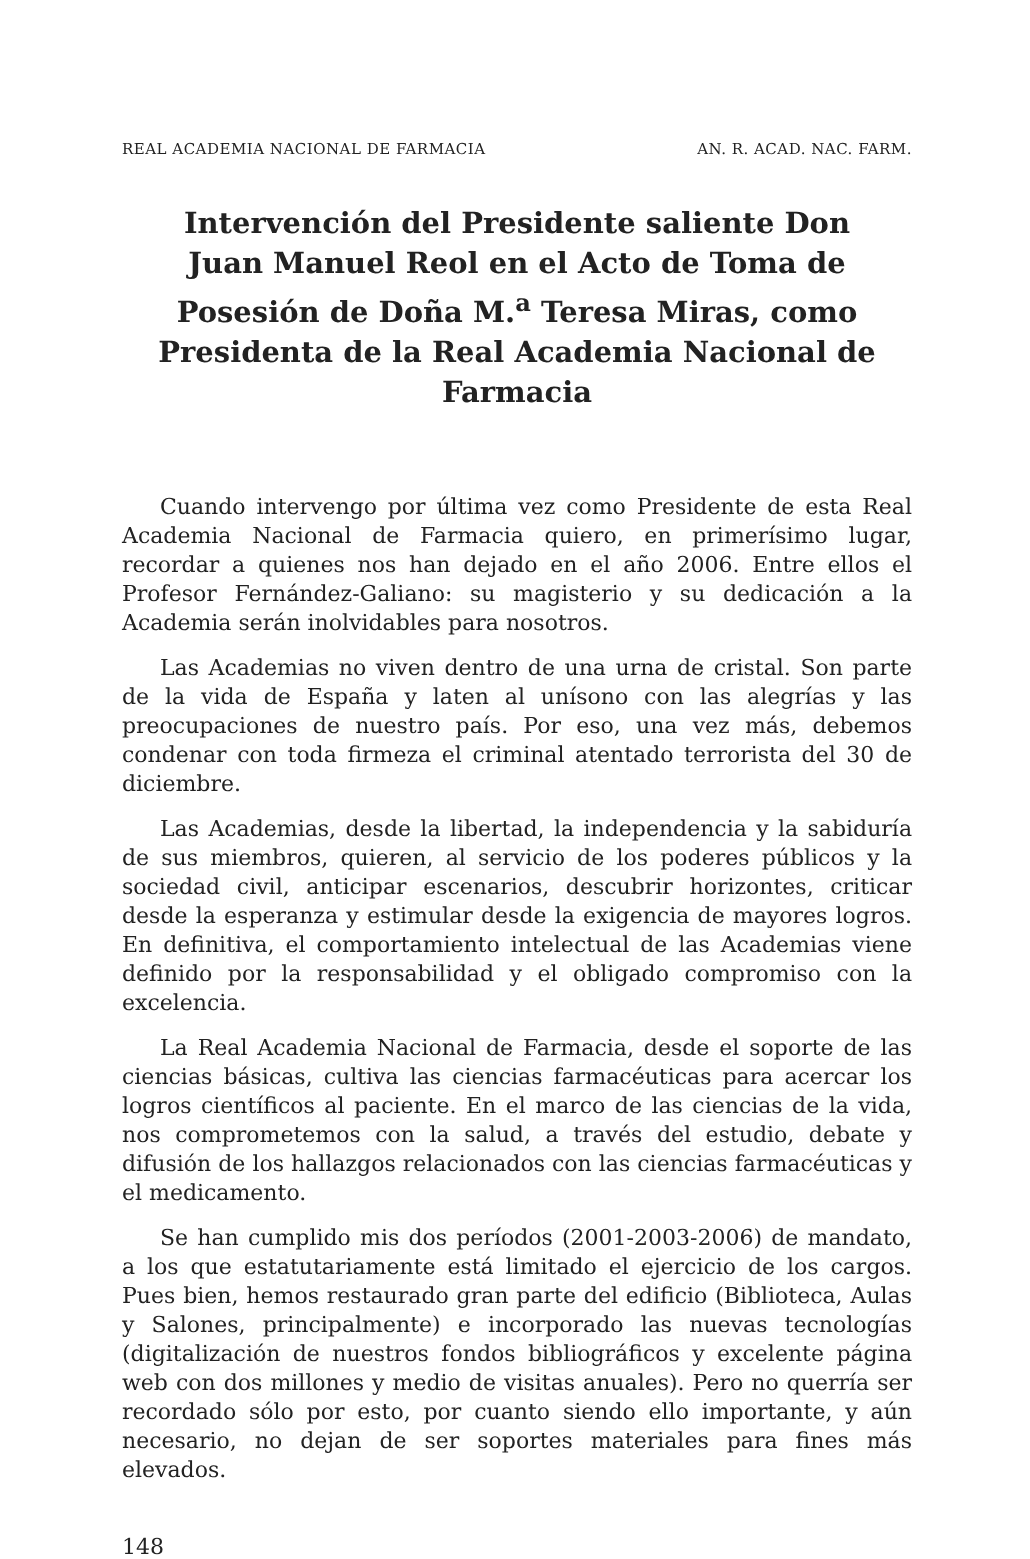REAL ACADEMIA NACIONAL DE FARMACIA AN. R. ACAD. NAC. FARM.
Intervención del Presidente saliente Don Juan Manuel Reol en el Acto de Toma de Posesión de Doña M.<sup>a</sup> Teresa Miras, como Presidenta de la Real Academia Nacional de Farmacia
Cuando intervengo por última vez como Presidente de esta Real Academia Nacional de Farmacia quiero, en primerísimo lugar, recordar a quienes nos han dejado en el año 2006. Entre ellos el Profesor Fernández-Galiano: su magisterio y su dedicación a la Academia serán inolvidables para nosotros.
Las Academias no viven dentro de una urna de cristal. Son parte de la vida de España y laten al unísono con las alegrías y las preocupaciones de nuestro país. Por eso, una vez más, debemos condenar con toda firmeza el criminal atentado terrorista del 30 de diciembre.
Las Academias, desde la libertad, la independencia y la sabiduría de sus miembros, quieren, al servicio de los poderes públicos y la sociedad civil, anticipar escenarios, descubrir horizontes, criticar desde la esperanza y estimular desde la exigencia de mayores logros. En definitiva, el comportamiento intelectual de las Academias viene definido por la responsabilidad y el obligado compromiso con la excelencia.
La Real Academia Nacional de Farmacia, desde el soporte de las ciencias básicas, cultiva las ciencias farmacéuticas para acercar los logros científicos al paciente. En el marco de las ciencias de la vida, nos comprometemos con la salud, a través del estudio, debate y difusión de los hallazgos relacionados con las ciencias farmacéuticas y el medicamento.
Se han cumplido mis dos períodos (2001-2003-2006) de mandato, a los que estatutariamente está limitado el ejercicio de los cargos. Pues bien, hemos restaurado gran parte del edificio (Biblioteca, Aulas y Salones, principalmente) e incorporado las nuevas tecnologías (digitalización de nuestros fondos bibliográficos y excelente página web con dos millones y medio de visitas anuales). Pero no querría ser recordado sólo por esto, por cuanto siendo ello importante, y aún necesario, no dejan de ser soportes materiales para fines más elevados.
148